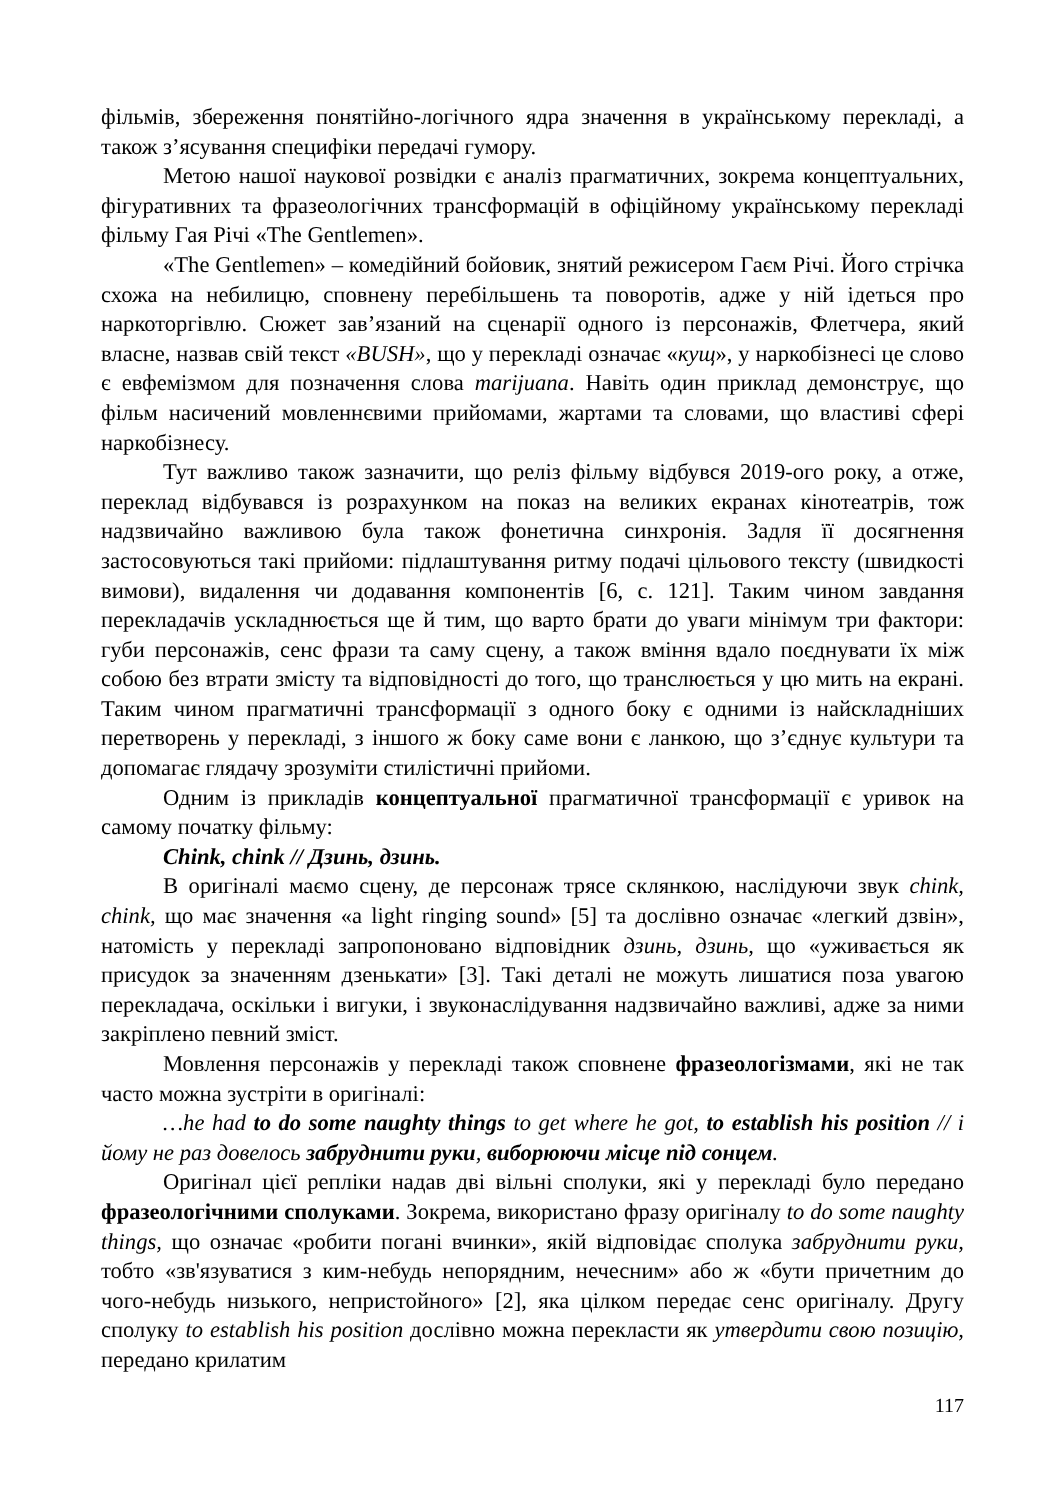фільмів, збереження понятійно-логічного ядра значення в українському перекладі, а також з’ясування специфіки передачі гумору.
Метою нашої наукової розвідки є аналіз прагматичних, зокрема концептуальних, фігуративних та фразеологічних трансформацій в офіційному українському перекладі фільму Гая Річі «The Gentlemen».
«The Gentlemen» – комедійний бойовик, знятий режисером Гаєм Річі. Його стрічка схожа на небилицю, сповнену перебільшень та поворотів, адже у ній ідеться про наркоторгівлю. Сюжет зав’язаний на сценарії одного із персонажів, Флетчера, який власне, назвав свій текст «BUSH», що у перекладі означає «кущ», у наркобізнесі це слово є евфемізмом для позначення слова marijuana. Навіть один приклад демонструє, що фільм насичений мовленнєвими прийомами, жартами та словами, що властиві сфері наркобізнесу.
Тут важливо також зазначити, що реліз фільму відбувся 2019-ого року, а отже, переклад відбувався із розрахунком на показ на великих екранах кінотеатрів, тож надзвичайно важливою була також фонетична синхронія. Задля її досягнення застосовуються такі прийоми: підлаштування ритму подачі цільового тексту (швидкості вимови), видалення чи додавання компонентів [6, с. 121]. Таким чином завдання перекладачів ускладнюється ще й тим, що варто брати до уваги мінімум три фактори: губи персонажів, сенс фрази та саму сцену, а також вміння вдало поєднувати їх між собою без втрати змісту та відповідності до того, що транслюється у цю мить на екрані. Таким чином прагматичні трансформації з одного боку є одними із найскладніших перетворень у перекладі, з іншого ж боку саме вони є ланкою, що з’єднує культури та допомагає глядачу зрозуміти стилістичні прийоми.
Одним із прикладів концептуальної прагматичної трансформації є уривок на самому початку фільму:
Chink, chink // Дзинь, дзинь.
В оригіналі маємо сцену, де персонаж трясе склянкою, наслідуючи звук chink, chink, що має значення «a light ringing sound» [5] та дослівно означає «легкий дзвін», натомість у перекладі запропоновано відповідник дзинь, дзинь, що «уживається як присудок за значенням дзенькати» [3]. Такі деталі не можуть лишатися поза увагою перекладача, оскільки і вигуки, і звуконаслідування надзвичайно важливі, адже за ними закріплено певний зміст.
Мовлення персонажів у перекладі також сповнене фразеологізмами, які не так часто можна зустріти в оригіналі:
…he had to do some naughty things to get where he got, to establish his position // і йому не раз довелось забруднити руки, виборюючи місце під сонцем.
Оригінал цієї репліки надав дві вільні сполуки, які у перекладі було передано фразеологічними сполуками. Зокрема, використано фразу оригіналу to do some naughty things, що означає «робити погані вчинки», якій відповідає сполука забруднити руки, тобто «зв'язуватися з ким-небудь непорядним, нечесним» або ж «бути причетним до чого-небудь низького, непристойного» [2], яка цілком передає сенс оригіналу. Другу сполуку to establish his position дослівно можна перекласти як утвердити свою позицію, передано крилатим
117